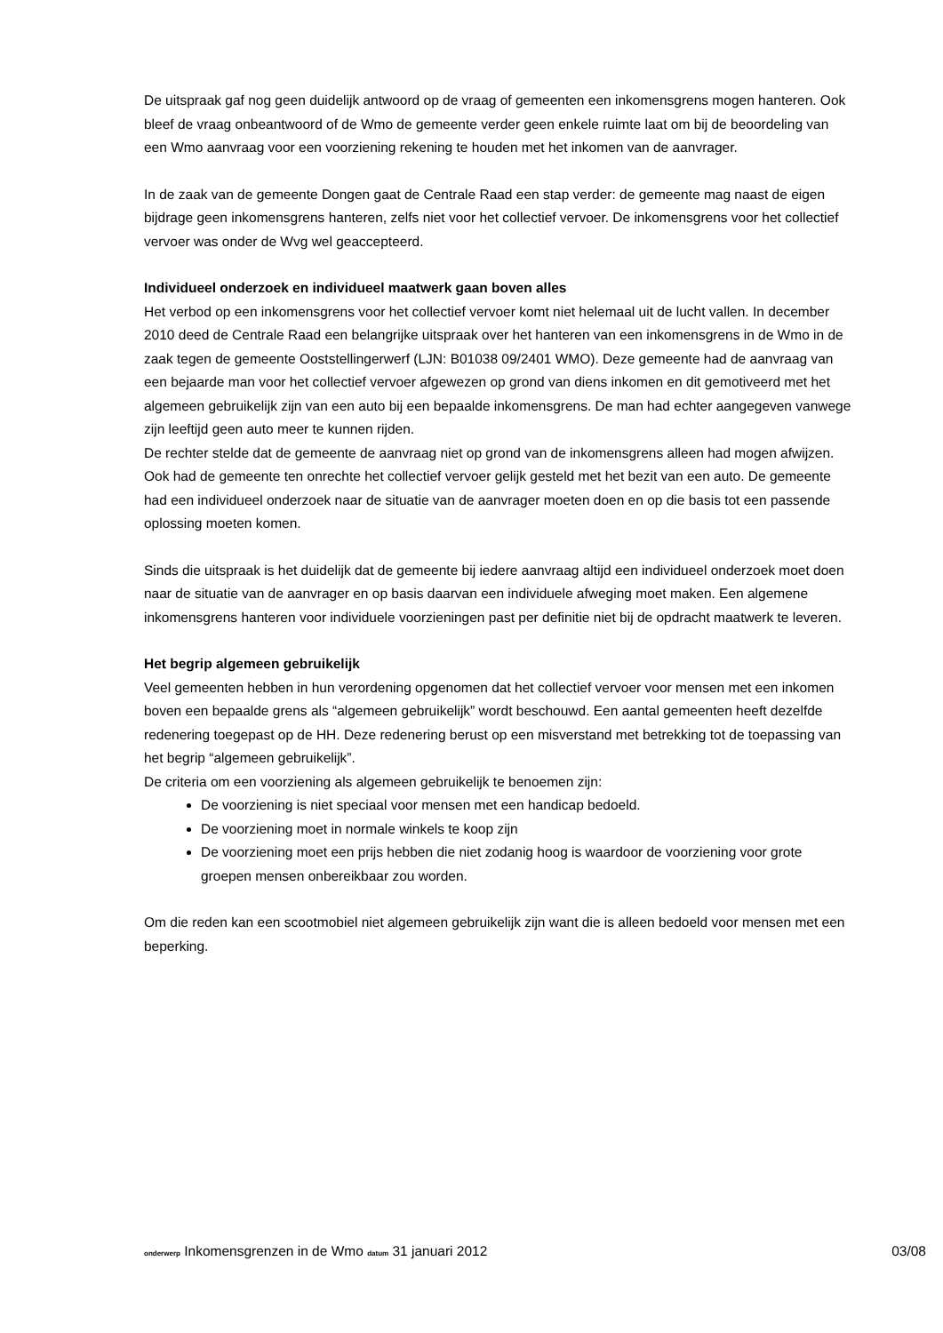De uitspraak gaf nog geen duidelijk antwoord op de vraag of gemeenten een inkomensgrens mogen hanteren. Ook bleef de vraag onbeantwoord of de Wmo de gemeente verder geen enkele ruimte laat om bij de beoordeling van een Wmo aanvraag voor een voorziening rekening te houden met het inkomen van de aanvrager.
In de zaak van de gemeente Dongen gaat de Centrale Raad een stap verder: de gemeente mag naast de eigen bijdrage geen inkomensgrens hanteren, zelfs niet voor het collectief vervoer. De inkomensgrens voor het collectief vervoer was onder de Wvg wel geaccepteerd.
Individueel onderzoek en individueel maatwerk gaan boven alles
Het verbod op een inkomensgrens voor het collectief vervoer komt niet helemaal uit de lucht vallen. In december 2010 deed de Centrale Raad een belangrijke uitspraak over het hanteren van een inkomensgrens in de Wmo in de zaak tegen de gemeente Ooststellingerwerf (LJN: B01038 09/2401 WMO). Deze gemeente had de aanvraag van een bejaarde man voor het collectief vervoer afgewezen op grond van diens inkomen en dit gemotiveerd met het algemeen gebruikelijk zijn van een auto bij een bepaalde inkomensgrens. De man had echter aangegeven vanwege zijn leeftijd geen auto meer te kunnen rijden.
De rechter stelde dat de gemeente de aanvraag niet op grond van de inkomensgrens alleen had mogen afwijzen. Ook had de gemeente ten onrechte het collectief vervoer gelijk gesteld met het bezit van een auto. De gemeente had een individueel onderzoek naar de situatie van de aanvrager moeten doen en op die basis tot een passende oplossing moeten komen.
Sinds die uitspraak is het duidelijk dat de gemeente bij iedere aanvraag altijd een individueel onderzoek moet doen naar de situatie van de aanvrager en op basis daarvan een individuele afweging moet maken. Een algemene inkomensgrens hanteren voor individuele voorzieningen past per definitie niet bij de opdracht maatwerk te leveren.
Het begrip algemeen gebruikelijk
Veel gemeenten hebben in hun verordening opgenomen dat het collectief vervoer voor mensen met een inkomen boven een bepaalde grens als “algemeen gebruikelijk” wordt beschouwd. Een aantal gemeenten heeft dezelfde redenering toegepast op de HH. Deze redenering berust op een misverstand met betrekking tot de toepassing van het begrip “algemeen gebruikelijk”.
De criteria om een voorziening als algemeen gebruikelijk te benoemen zijn:
De voorziening is niet speciaal voor mensen met een handicap bedoeld.
De voorziening moet in normale winkels te koop zijn
De voorziening moet een prijs hebben die niet zodanig hoog is waardoor de voorziening voor grote groepen mensen onbereikbaar zou worden.
Om die reden kan een scootmobiel niet algemeen gebruikelijk zijn want die is alleen bedoeld voor mensen met een beperking.
onderwerp Inkomensgrenzen in de Wmo datum 31 januari 2012 03/08